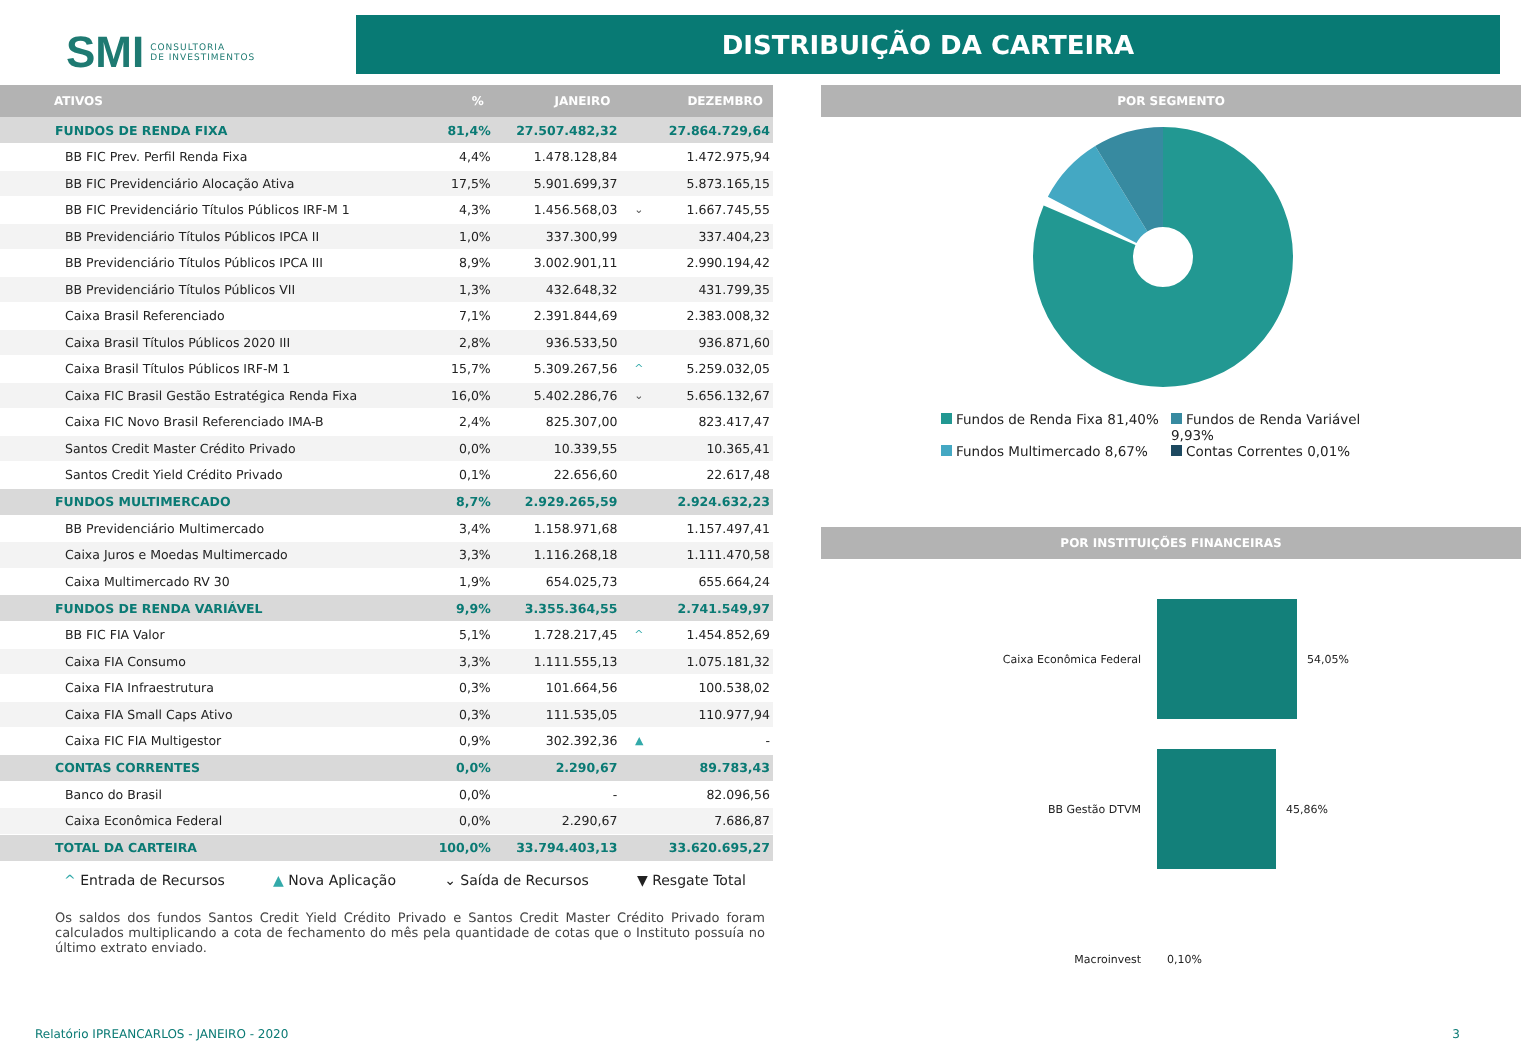SMI CONSULTORIA
DE INVESTIMENTOS
DISTRIBUIÇÃO DA CARTEIRA
| ATIVOS | % | JANEIRO | | DEZEMBRO |
| --- | --- | --- | --- | --- |
| FUNDOS DE RENDA FIXA | 81,4% | 27.507.482,32 | | 27.864.729,64 |
| BB FIC Prev. Perfil Renda Fixa | 4,4% | 1.478.128,84 | | 1.472.975,94 |
| BB FIC Previdenciário Alocação Ativa | 17,5% | 5.901.699,37 | | 5.873.165,15 |
| BB FIC Previdenciário Títulos Públicos IRF-M 1 | 4,3% | 1.456.568,03 | ⌄ | 1.667.745,55 |
| BB Previdenciário Títulos Públicos IPCA II | 1,0% | 337.300,99 | | 337.404,23 |
| BB Previdenciário Títulos Públicos IPCA III | 8,9% | 3.002.901,11 | | 2.990.194,42 |
| BB Previdenciário Títulos Públicos VII | 1,3% | 432.648,32 | | 431.799,35 |
| Caixa Brasil Referenciado | 7,1% | 2.391.844,69 | | 2.383.008,32 |
| Caixa Brasil Títulos Públicos 2020 III | 2,8% | 936.533,50 | | 936.871,60 |
| Caixa Brasil Títulos Públicos IRF-M 1 | 15,7% | 5.309.267,56 | ^ | 5.259.032,05 |
| Caixa FIC Brasil Gestão Estratégica Renda Fixa | 16,0% | 5.402.286,76 | ⌄ | 5.656.132,67 |
| Caixa FIC Novo Brasil Referenciado IMA-B | 2,4% | 825.307,00 | | 823.417,47 |
| Santos Credit Master Crédito Privado | 0,0% | 10.339,55 | | 10.365,41 |
| Santos Credit Yield Crédito Privado | 0,1% | 22.656,60 | | 22.617,48 |
| FUNDOS MULTIMERCADO | 8,7% | 2.929.265,59 | | 2.924.632,23 |
| BB Previdenciário Multimercado | 3,4% | 1.158.971,68 | | 1.157.497,41 |
| Caixa Juros e Moedas Multimercado | 3,3% | 1.116.268,18 | | 1.111.470,58 |
| Caixa Multimercado RV 30 | 1,9% | 654.025,73 | | 655.664,24 |
| FUNDOS DE RENDA VARIÁVEL | 9,9% | 3.355.364,55 | | 2.741.549,97 |
| BB FIC FIA Valor | 5,1% | 1.728.217,45 | ^ | 1.454.852,69 |
| Caixa FIA Consumo | 3,3% | 1.111.555,13 | | 1.075.181,32 |
| Caixa FIA Infraestrutura | 0,3% | 101.664,56 | | 100.538,02 |
| Caixa FIA Small Caps Ativo | 0,3% | 111.535,05 | | 110.977,94 |
| Caixa FIC FIA Multigestor | 0,9% | 302.392,36 | ▲ | - |
| CONTAS CORRENTES | 0,0% | 2.290,67 | | 89.783,43 |
| Banco do Brasil | 0,0% | - | | 82.096,56 |
| Caixa Econômica Federal | 0,0% | 2.290,67 | | 7.686,87 |
| TOTAL DA CARTEIRA | 100,0% | 33.794.403,13 | | 33.620.695,27 |
^ Entrada de Recursos ▲ Nova Aplicação ⌄ Saída de Recursos ▼ Resgate Total
Os saldos dos fundos Santos Credit Yield Crédito Privado e Santos Credit Master Crédito Privado foram calculados multiplicando a cota de fechamento do mês pela quantidade de cotas que o Instituto possuía no último extrato enviado.
POR SEGMENTO
Fundos de Renda Fixa 81,40% Fundos de Renda Variável 9,93% Fundos Multimercado 8,67% Contas Correntes 0,01%
POR INSTITUIÇÕES FINANCEIRAS
Caixa Econômica Federal 54,05%
BB Gestão DTVM 45,86%
Macroinvest 0,10%
Relatório IPREANCARLOS - JANEIRO - 2020 3